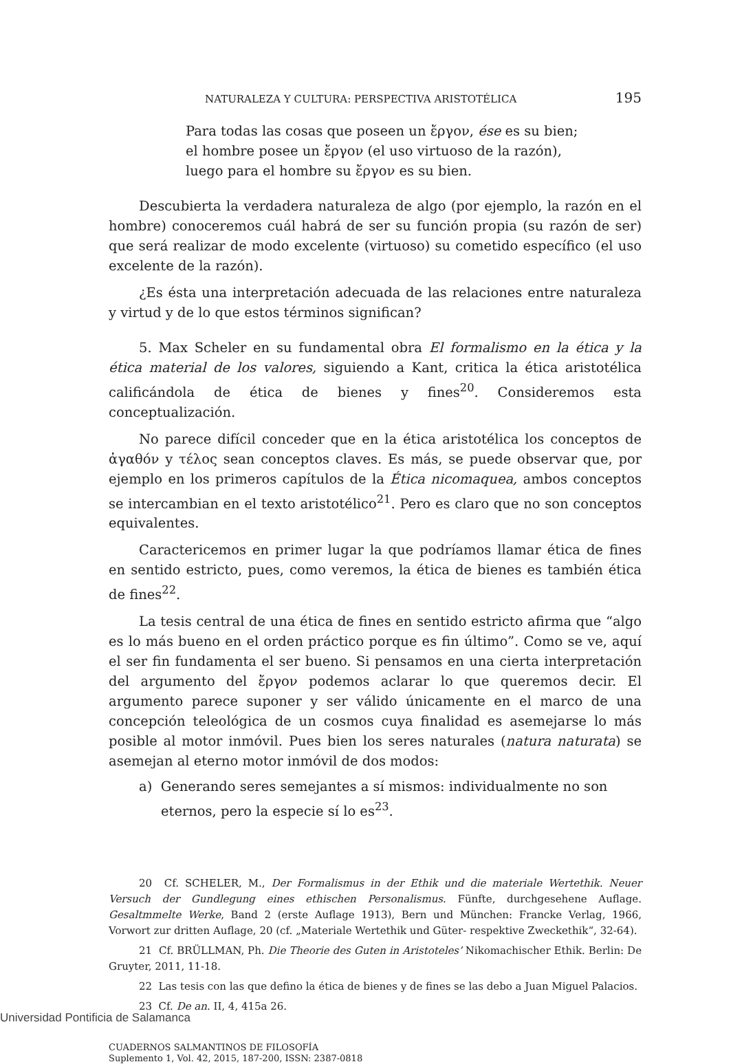NATURALEZA Y CULTURA: PERSPECTIVA ARISTOTÉLICA 195
Para todas las cosas que poseen un ἔργον, ése es su bien;
el hombre posee un ἔργον (el uso virtuoso de la razón),
luego para el hombre su ἔργον es su bien.
Descubierta la verdadera naturaleza de algo (por ejemplo, la razón en el hombre) conoceremos cuál habrá de ser su función propia (su razón de ser) que será realizar de modo excelente (virtuoso) su cometido específico (el uso excelente de la razón).
¿Es ésta una interpretación adecuada de las relaciones entre naturaleza y virtud y de lo que estos términos significan?
5. Max Scheler en su fundamental obra El formalismo en la ética y la ética material de los valores, siguiendo a Kant, critica la ética aristotélica calificándola de ética de bienes y fines<sup>20</sup>. Consideremos esta conceptualización.
No parece difícil conceder que en la ética aristotélica los conceptos de ἀγαθόν y τέλος sean conceptos claves. Es más, se puede observar que, por ejemplo en los primeros capítulos de la Ética nicomaquea, ambos conceptos se intercambian en el texto aristotélico<sup>21</sup>. Pero es claro que no son conceptos equivalentes.
Caractericemos en primer lugar la que podríamos llamar ética de fines en sentido estricto, pues, como veremos, la ética de bienes es también ética de fines<sup>22</sup>.
La tesis central de una ética de fines en sentido estricto afirma que “algo es lo más bueno en el orden práctico porque es fin último”. Como se ve, aquí el ser fin fundamenta el ser bueno. Si pensamos en una cierta interpretación del argumento del ἔργον podemos aclarar lo que queremos decir. El argumento parece suponer y ser válido únicamente en el marco de una concepción teleológica de un cosmos cuya finalidad es asemejarse lo más posible al motor inmóvil. Pues bien los seres naturales (natura naturata) se asemejan al eterno motor inmóvil de dos modos:
a) Generando seres semejantes a sí mismos: individualmente no son eternos, pero la especie sí lo es<sup>23</sup>.
20 Cf. SCHELER, M., Der Formalismus in der Ethik und die materiale Wertethik. Neuer Versuch der Gundlegung eines ethischen Personalismus. Fünfte, durchgesehene Auflage. Gesaltmmelte Werke, Band 2 (erste Auflage 1913), Bern und München: Francke Verlag, 1966, Vorwort zur dritten Auflage, 20 (cf. „Materiale Wertethik und Güter- respektive Zweckethik“, 32-64).
21 Cf. BRÜLLMAN, Ph. Die Theorie des Guten in Aristoteles’ Nikomachischer Ethik. Berlin: De Gruyter, 2011, 11-18.
22 Las tesis con las que defino la ética de bienes y de fines se las debo a Juan Miguel Palacios.
23 Cf. De an. II, 4, 415a 26.
CUADERNOS SALMANTINOS DE FILOSOFÍA
Suplemento 1, Vol. 42, 2015, 187-200, ISSN: 2387-0818
Universidad Pontificia de Salamanca